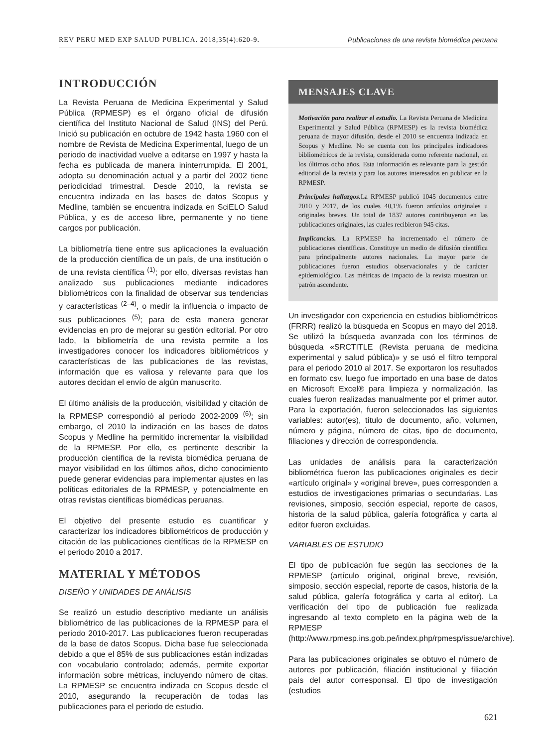REV PERU MED EXP SALUD PUBLICA. 2018;35(4):620-9. Publicaciones de una revista biomédica peruana
INTRODUCCIÓN
La Revista Peruana de Medicina Experimental y Salud Pública (RPMESP) es el órgano oficial de difusión científica del Instituto Nacional de Salud (INS) del Perú. Inició su publicación en octubre de 1942 hasta 1960 con el nombre de Revista de Medicina Experimental, luego de un periodo de inactividad vuelve a editarse en 1997 y hasta la fecha es publicada de manera ininterrumpida. El 2001, adopta su denominación actual y a partir del 2002 tiene periodicidad trimestral. Desde 2010, la revista se encuentra indizada en las bases de datos Scopus y Medline, también se encuentra indizada en SciELO Salud Pública, y es de acceso libre, permanente y no tiene cargos por publicación.
La bibliometría tiene entre sus aplicaciones la evaluación de la producción científica de un país, de una institución o de una revista científica <sup>(1)</sup>; por ello, diversas revistas han analizado sus publicaciones mediante indicadores bibliométricos con la finalidad de observar sus tendencias y características <sup>(2–4)</sup>, o medir la influencia o impacto de sus publicaciones <sup>(5)</sup>; para de esta manera generar evidencias en pro de mejorar su gestión editorial. Por otro lado, la bibliometría de una revista permite a los investigadores conocer los indicadores bibliométricos y características de las publicaciones de las revistas, información que es valiosa y relevante para que los autores decidan el envío de algún manuscrito.
El último análisis de la producción, visibilidad y citación de la RPMESP correspondió al periodo 2002-2009 <sup>(6)</sup>; sin embargo, el 2010 la indización en las bases de datos Scopus y Medline ha permitido incrementar la visibilidad de la RPMESP. Por ello, es pertinente describir la producción científica de la revista biomédica peruana de mayor visibilidad en los últimos años, dicho conocimiento puede generar evidencias para implementar ajustes en las políticas editoriales de la RPMESP, y potencialmente en otras revistas científicas biomédicas peruanas.
El objetivo del presente estudio es cuantificar y caracterizar los indicadores bibliométricos de producción y citación de las publicaciones científicas de la RPMESP en el periodo 2010 a 2017.
MATERIAL Y MÉTODOS
DISEÑO Y UNIDADES DE ANÁLISIS
Se realizó un estudio descriptivo mediante un análisis bibliométrico de las publicaciones de la RPMESP para el periodo 2010-2017. Las publicaciones fueron recuperadas de la base de datos Scopus. Dicha base fue seleccionada debido a que el 85% de sus publicaciones están indizadas con vocabulario controlado; además, permite exportar información sobre métricas, incluyendo número de citas. La RPMESP se encuentra indizada en Scopus desde el 2010, asegurando la recuperación de todas las publicaciones para el periodo de estudio.
MENSAJES CLAVE
Motivación para realizar el estudio. La Revista Peruana de Medicina Experimental y Salud Pública (RPMESP) es la revista biomédica peruana de mayor difusión, desde el 2010 se encuentra indizada en Scopus y Medline. No se cuenta con los principales indicadores bibliométricos de la revista, considerada como referente nacional, en los últimos ocho años. Esta información es relevante para la gestión editorial de la revista y para los autores interesados en publicar en la RPMESP.
Principales hallazgos. La RPMESP publicó 1045 documentos entre 2010 y 2017, de los cuales 40,1% fueron artículos originales u originales breves. Un total de 1837 autores contribuyeron en las publicaciones originales, las cuales recibieron 945 citas.
Implicancias. La RPMESP ha incrementado el número de publicaciones científicas. Constituye un medio de difusión científica para principalmente autores nacionales. La mayor parte de publicaciones fueron estudios observacionales y de carácter epidemiológico. Las métricas de impacto de la revista muestran un patrón ascendente.
Un investigador con experiencia en estudios bibliométricos (FRRR) realizó la búsqueda en Scopus en mayo del 2018. Se utilizó la búsqueda avanzada con los términos de búsqueda «SRCTITLE (Revista peruana de medicina experimental y salud pública)» y se usó el filtro temporal para el periodo 2010 al 2017. Se exportaron los resultados en formato csv, luego fue importado en una base de datos en Microsoft Excel® para limpieza y normalización, las cuales fueron realizadas manualmente por el primer autor. Para la exportación, fueron seleccionados las siguientes variables: autor(es), título de documento, año, volumen, número y página, número de citas, tipo de documento, filiaciones y dirección de correspondencia.
Las unidades de análisis para la caracterización bibliométrica fueron las publicaciones originales es decir «artículo original» y «original breve», pues corresponden a estudios de investigaciones primarias o secundarias. Las revisiones, simposio, sección especial, reporte de casos, historia de la salud pública, galería fotográfica y carta al editor fueron excluidas.
VARIABLES DE ESTUDIO
El tipo de publicación fue según las secciones de la RPMESP (artículo original, original breve, revisión, simposio, sección especial, reporte de casos, historia de la salud pública, galería fotográfica y carta al editor). La verificación del tipo de publicación fue realizada ingresando al texto completo en la página web de la RPMESP (http://www.rpmesp.ins.gob.pe/index.php/rpmesp/issue/archive).
Para las publicaciones originales se obtuvo el número de autores por publicación, filiación institucional y filiación país del autor corresponsal. El tipo de investigación (estudios
621